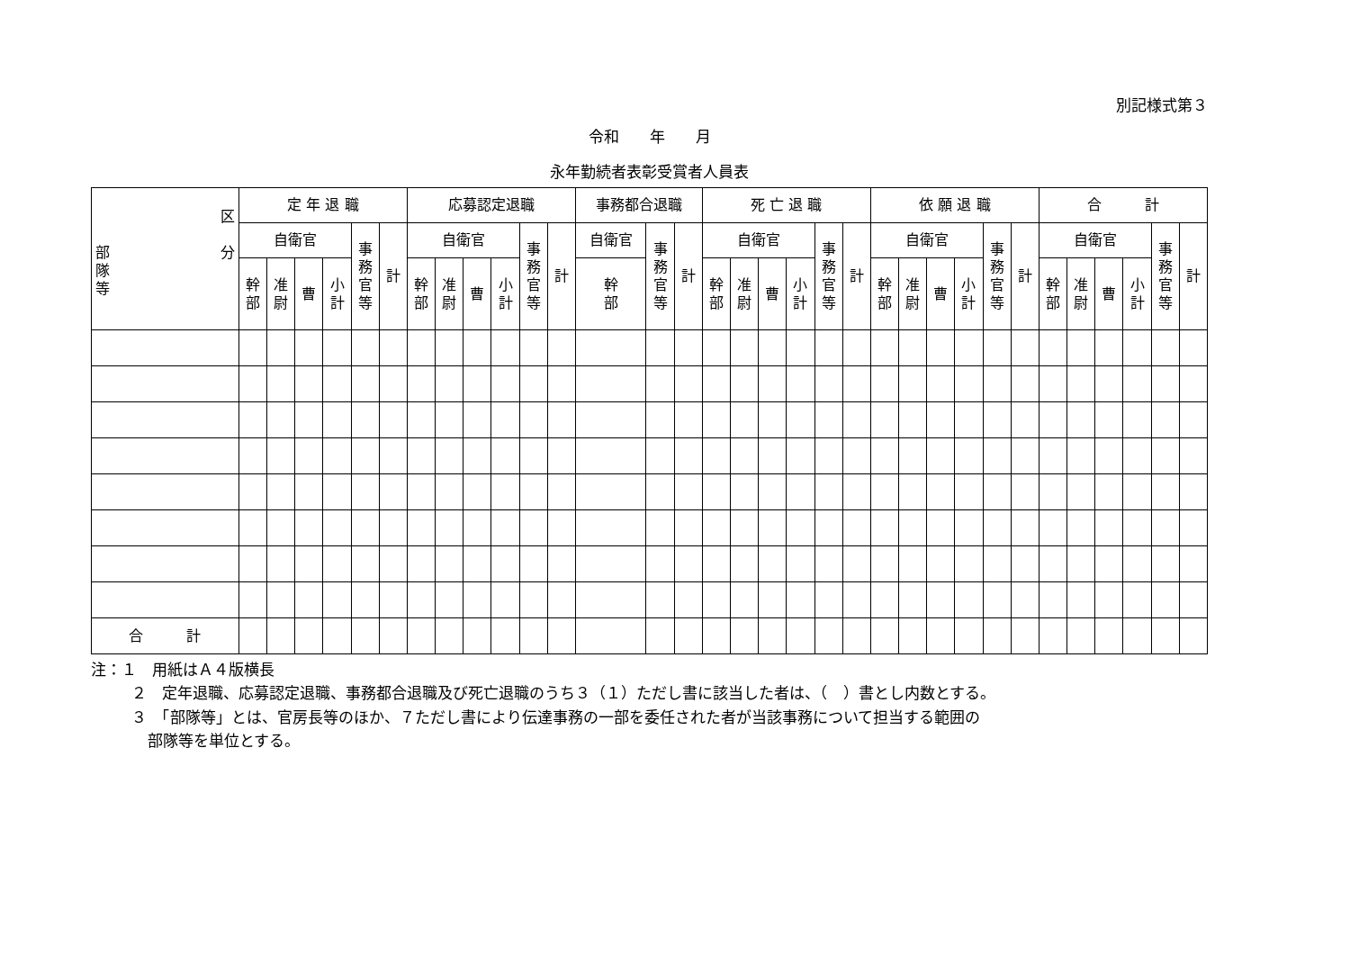別記様式第３
令和　　年　　月
永年勤続者表彰受賞者人員表
| 区 分 部 隊 等 | 定 年 退 職 | | | | | | 応募認定退職 | | | | | | 事務都合退職 | | | 死 亡 退 職 | | | | | | 依 願 退 職 | | | | | | 合 計 | | | | | |
| --- | --- | --- | --- | --- | --- | --- | --- | --- | --- | --- | --- | --- | --- | --- | --- | --- | --- | --- | --- | --- | --- | --- | --- | --- | --- | --- | --- | --- | --- | --- | --- | --- | --- |
| | 自衛官 | | | | 事 務 官 等 | 計 | 自衛官 | | | | 事 務 官 等 | 計 | 自衛官 | 事 務 官 等 | 計 | 自衛官 | | | | 事 務 官 等 | 計 | 自衛官 | | | | 事 務 官 等 | 計 | 自衛官 | | | | 事 務 官 等 | 計 |
| | 幹 部 | 准 尉 | 曹 | 小 計 | | | 幹 部 | 准 尉 | 曹 | 小 計 | | | 幹 部 | | | 幹 部 | 准 尉 | 曹 | 小 計 | | | 幹 部 | 准 尉 | 曹 | 小 計 | | | 幹 部 | 准 尉 | 曹 | 小 計 | | |
| 合 計 | | | | | | | | | | | | | | | | | | | | | | | | | | | | | | | | | |
注：１　用紙はＡ４版横長
２　定年退職、応募認定退職、事務都合退職及び死亡退職のうち３（１）ただし書に該当した者は、（　）書とし内数とする。
３　「部隊等」とは、官房長等のほか、７ただし書により伝達事務の一部を委任された者が当該事務について担当する範囲の
部隊等を単位とする。